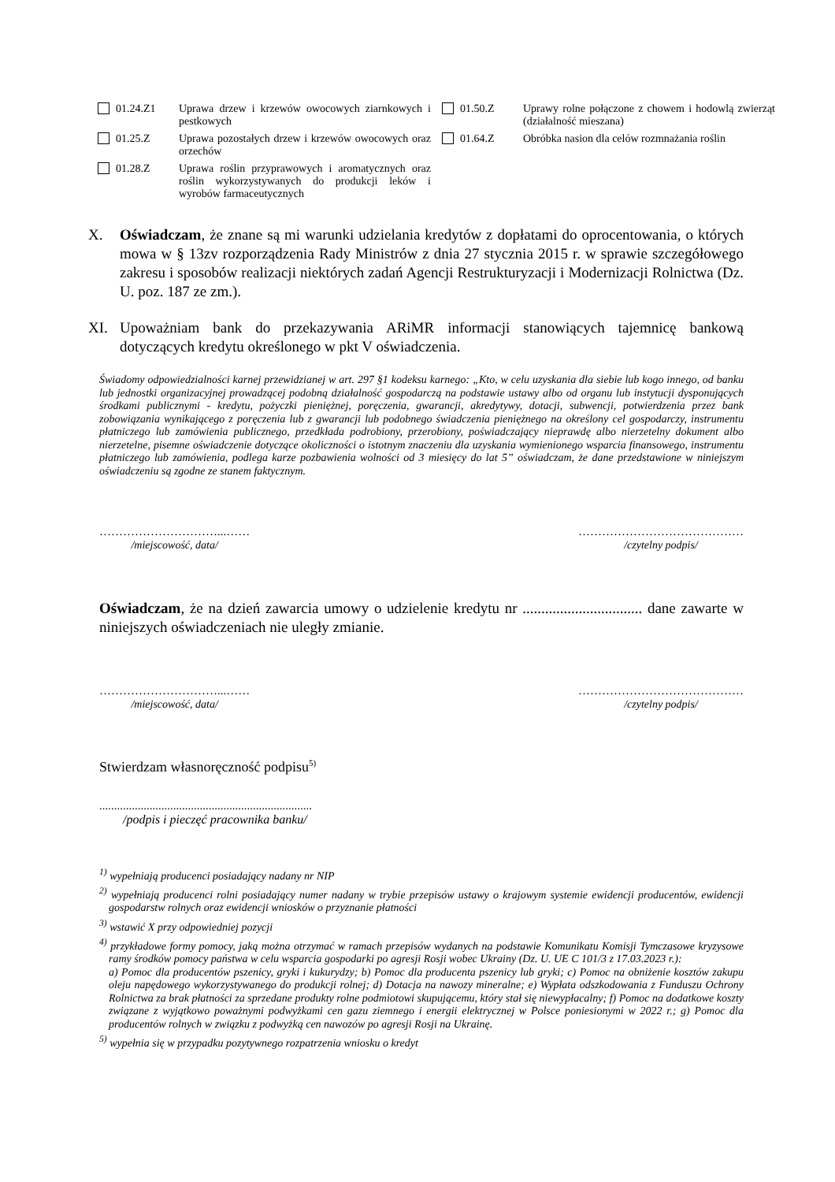01.24.Z1 Uprawa drzew i krzewów owocowych ziarnkowych i pestkowych
01.25.Z Uprawa pozostałych drzew i krzewów owocowych oraz orzechów
01.28.Z Uprawa roślin przyprawowych i aromatycznych oraz roślin wykorzystywanych do produkcji leków i wyrobów farmaceutycznych
01.50.Z Uprawy rolne połączone z chowem i hodowlą zwierząt (działalność mieszana)
01.64.Z Obróbka nasion dla celów rozmnażania roślin
X. Oświadczam, że znane są mi warunki udzielania kredytów z dopłatami do oprocentowania, o których mowa w § 13zv rozporządzenia Rady Ministrów z dnia 27 stycznia 2015 r. w sprawie szczegółowego zakresu i sposobów realizacji niektórych zadań Agencji Restrukturyzacji i Modernizacji Rolnictwa (Dz. U. poz. 187 ze zm.).
XI. Upoważniam bank do przekazywania ARiMR informacji stanowiących tajemnicę bankową dotyczących kredytu określonego w pkt V oświadczenia.
Świadomy odpowiedzialności karnej przewidzianej w art. 297 §1 kodeksu karnego: „Kto, w celu uzyskania dla siebie lub kogo innego, od banku lub jednostki organizacyjnej prowadzącej podobną działalność gospodarczą na podstawie ustawy albo od organu lub instytucji dysponujących środkami publicznymi - kredytu, pożyczki pieniężnej, poręczenia, gwarancji, akredytywy, dotacji, subwencji, potwierdzenia przez bank zobowiązania wynikającego z poręczenia lub z gwarancji lub podobnego świadczenia pieniężnego na określony cel gospodarczy, instrumentu płatniczego lub zamówienia publicznego, przedkłada podrobiony, przerobiony, poświadczający nieprawdę albo nierzetelny dokument albo nierzetelne, pisemne oświadczenie dotyczące okoliczności o istotnym znaczeniu dla uzyskania wymienionego wsparcia finansowego, instrumentu płatniczego lub zamówienia, podlega karze pozbawienia wolności od 3 miesięcy do lat 5” oświadczam, że dane przedstawione w niniejszym oświadczeniu są zgodne ze stanem faktycznym.
…………………………...……
/miejscowość, data/
……………………………………
/czytelny podpis/
Oświadczam, że na dzień zawarcia umowy o udzielenie kredytu nr ................................ dane zawarte w niniejszych oświadczeniach nie uległy zmianie.
…………………………...……
/miejscowość, data/
……………………………………
/czytelny podpis/
Stwierdzam własnoręczność podpisu<sup>5)</sup>
........................................................................
/podpis i pieczęć pracownika banku/
<sup>1)</sup> wypełniają producenci posiadający nadany nr NIP
<sup>2)</sup> wypełniają producenci rolni posiadający numer nadany w trybie przepisów ustawy o krajowym systemie ewidencji producentów, ewidencji gospodarstw rolnych oraz ewidencji wniosków o przyznanie płatności
<sup>3)</sup> wstawić X przy odpowiedniej pozycji
<sup>4)</sup> przykładowe formy pomocy, jaką można otrzymać w ramach przepisów wydanych na podstawie Komunikatu Komisji Tymczasowe kryzysowe ramy środków pomocy państwa w celu wsparcia gospodarki po agresji Rosji wobec Ukrainy (Dz. U. UE C 101/3 z 17.03.2023 r.):
a) Pomoc dla producentów pszenicy, gryki i kukurydzy; b) Pomoc dla producenta pszenicy lub gryki; c) Pomoc na obniżenie kosztów zakupu oleju napędowego wykorzystywanego do produkcji rolnej; d) Dotacja na nawozy mineralne; e) Wypłata odszkodowania z Funduszu Ochrony Rolnictwa za brak płatności za sprzedane produkty rolne podmiotowi skupującemu, który stał się niewypłacalny; f) Pomoc na dodatkowe koszty związane z wyjątkowo poważnymi podwyżkami cen gazu ziemnego i energii elektrycznej w Polsce poniesionymi w 2022 r.; g) Pomoc dla producentów rolnych w związku z podwyżką cen nawozów po agresji Rosji na Ukrainę.
<sup>5)</sup> wypełnia się w przypadku pozytywnego rozpatrzenia wniosku o kredyt